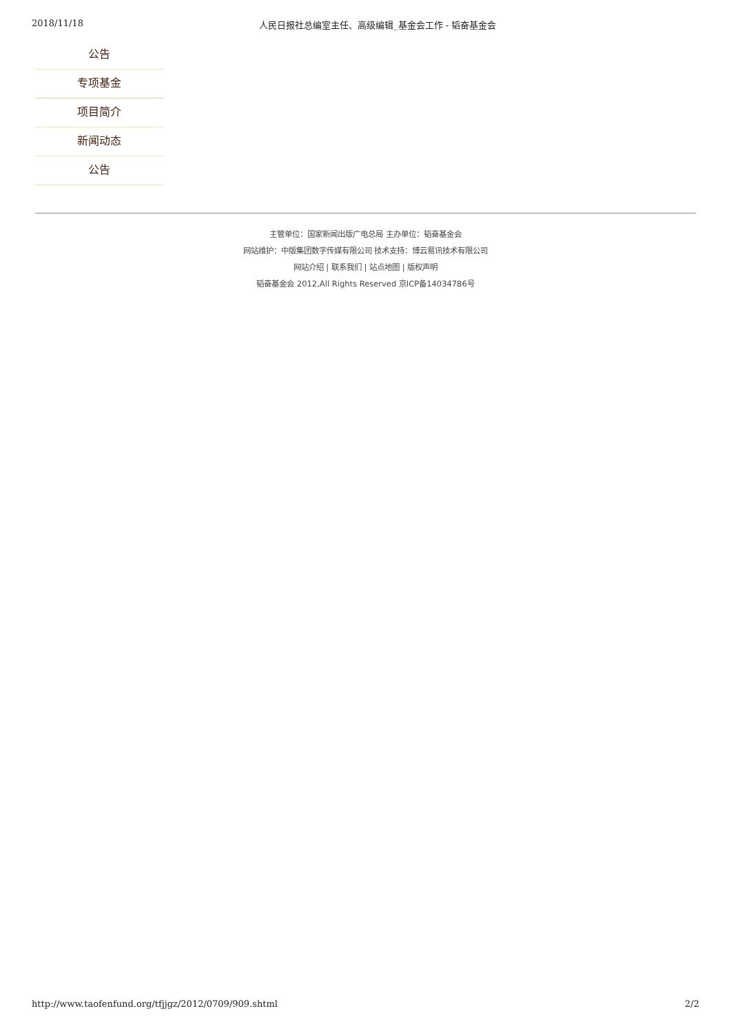2018/11/18 人民日报社总编室主任、高级编辑_基金会工作 - 韬奋基金会
公告
专项基金
项目简介
新闻动态
公告
主管单位：国家新闻出版广电总局 主办单位：韬奋基金会
网站维护：中版集团数字传媒有限公司 技术支持：博云易讯技术有限公司
网站介绍 | 联系我们 | 站点地图 | 版权声明
韬奋基金会 2012,All Rights Reserved 京ICP备14034786号
http://www.taofenfund.org/tfjjgz/2012/0709/909.shtml 2/2